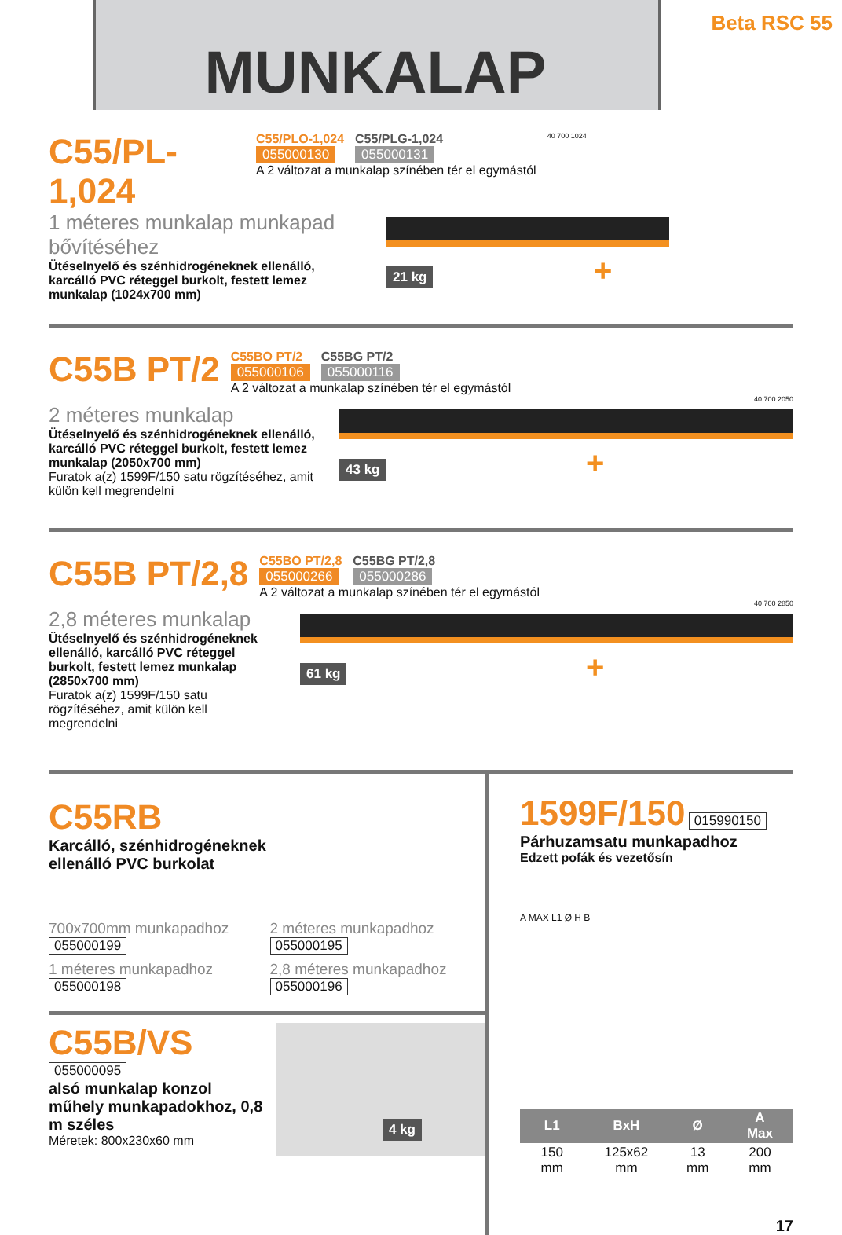MUNKALAP
Beta RSC 55
C55/PL-1,024
C55/PLO-1,024
055000130
C55/PLG-1,024
055000131
A 2 változat a munkalap színében tér el egymástól
40 700 1024
1 méteres munkalap munkapad bővítéséhez
Ütéselnyelő és szénhidrogéneknek ellenálló, karcálló PVC réteggel burkolt, festett lemez munkalap (1024x700 mm)
21 kg +
C55B PT/2
C55BO PT/2
055000106
C55BG PT/2
055000116
A 2 változat a munkalap színében tér el egymástól
40 700 2050
2 méteres munkalap
Ütéselnyelő és szénhidrogéneknek ellenálló, karcálló PVC réteggel burkolt, festett lemez munkalap (2050x700 mm)
Furatok a(z) 1599F/150 satu rögzítéséhez, amit külön kell megrendelni
43 kg +
C55B PT/2,8
C55BO PT/2,8
055000266
C55BG PT/2,8
055000286
A 2 változat a munkalap színében tér el egymástól
40 700 2850
2,8 méteres munkalap
Ütéselnyelő és szénhidrogéneknek ellenálló, karcálló PVC réteggel burkolt, festett lemez munkalap (2850x700 mm)
Furatok a(z) 1599F/150 satu rögzítéséhez, amit külön kell megrendelni
61 kg +
C55RB
Karcálló, szénhidrogéneknek
ellenálló PVC burkolat
700x700mm munkapadhoz
055000199
2 méteres munkapadhoz
055000195
1 méteres munkapadhoz
055000198
2,8 méteres munkapadhoz
055000196
C55B/VS 055000095
alsó munkalap konzol műhely munkapadokhoz, 0,8 m széles
Méretek: 800x230x60 mm
4 kg
1599F/150 015990150
Párhuzamsatu munkapadhoz
Edzett pofák és vezetősín
A MAX L1 Ø H B
| L1 | BxH | Ø | A Max |
| --- | --- | --- | --- |
| 150 mm | 125x62 mm | 13 mm | 200 mm |
17